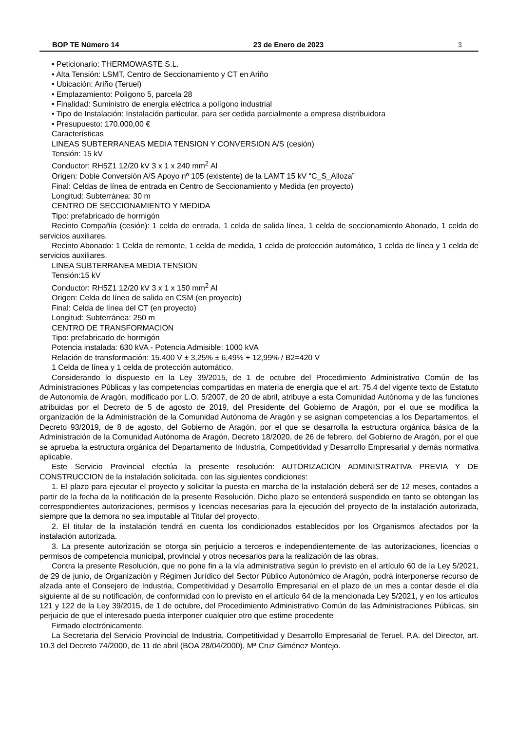BOP TE Número 14 23 de Enero de 2023 3
• Peticionario: THERMOWASTE S.L.
• Alta Tensión: LSMT, Centro de Seccionamiento y CT en Ariño
• Ubicación: Ariño (Teruel)
• Emplazamiento: Poligono 5, parcela 28
• Finalidad: Suministro de energía eléctrica a polígono industrial
• Tipo de Instalación: Instalación particular, para ser cedida parcialmente a empresa distribuidora
• Presupuesto: 170.000,00 €
Características
LINEAS SUBTERRANEAS MEDIA TENSION Y CONVERSION A/S (cesión)
Tensión: 15 kV
Conductor: RH5Z1 12/20 kV 3 x 1 x 240 mm<sup>2</sup> Al
Origen: Doble Conversión A/S Apoyo nº 105 (existente) de la LAMT 15 kV “C_S_Alloza”
Final: Celdas de línea de entrada en Centro de Seccionamiento y Medida (en proyecto)
Longitud: Subterránea: 30 m
CENTRO DE SECCIONAMIENTO Y MEDIDA
Tipo: prefabricado de hormigón
Recinto Compañía (cesión): 1 celda de entrada, 1 celda de salida línea, 1 celda de seccionamiento Abonado, 1 celda de servicios auxiliares.
Recinto Abonado: 1 Celda de remonte, 1 celda de medida, 1 celda de protección automático, 1 celda de línea y 1 celda de servicios auxiliares.
LINEA SUBTERRANEA MEDIA TENSION
Tensión:15 kV
Conductor: RH5Z1 12/20 kV 3 x 1 x 150 mm<sup>2</sup> Al
Origen: Celda de línea de salida en CSM (en proyecto)
Final: Celda de línea del CT (en proyecto)
Longitud: Subterránea: 250 m
CENTRO DE TRANSFORMACION
Tipo: prefabricado de hormigón
Potencia instalada: 630 kVA - Potencia Admisible: 1000 kVA
Relación de transformación: 15.400 V ± 3,25% ± 6,49% + 12,99% / B2=420 V
1 Celda de línea y 1 celda de protección automático.
Considerando lo dispuesto en la Ley 39/2015, de 1 de octubre del Procedimiento Administrativo Común de las Administraciones Públicas y las competencias compartidas en materia de energía que el art. 75.4 del vigente texto de Estatuto de Autonomía de Aragón, modificado por L.O. 5/2007, de 20 de abril, atribuye a esta Comunidad Autónoma y de las funciones atribuidas por el Decreto de 5 de agosto de 2019, del Presidente del Gobierno de Aragón, por el que se modifica la organización de la Administración de la Comunidad Autónoma de Aragón y se asignan competencias a los Departamentos, el Decreto 93/2019, de 8 de agosto, del Gobierno de Aragón, por el que se desarrolla la estructura orgánica básica de la Administración de la Comunidad Autónoma de Aragón, Decreto 18/2020, de 26 de febrero, del Gobierno de Aragón, por el que se aprueba la estructura orgánica del Departamento de Industria, Competitividad y Desarrollo Empresarial y demás normativa aplicable.
Este Servicio Provincial efectúa la presente resolución: AUTORIZACION ADMINISTRATIVA PREVIA Y DE CONSTRUCCION de la instalación solicitada, con las siguientes condiciones:
1. El plazo para ejecutar el proyecto y solicitar la puesta en marcha de la instalación deberá ser de 12 meses, contados a partir de la fecha de la notificación de la presente Resolución. Dicho plazo se entenderá suspendido en tanto se obtengan las correspondientes autorizaciones, permisos y licencias necesarias para la ejecución del proyecto de la instalación autorizada, siempre que la demora no sea imputable al Titular del proyecto.
2. El titular de la instalación tendrá en cuenta los condicionados establecidos por los Organismos afectados por la instalación autorizada.
3. La presente autorización se otorga sin perjuicio a terceros e independientemente de las autorizaciones, licencias o permisos de competencia municipal, provincial y otros necesarios para la realización de las obras.
Contra la presente Resolución, que no pone fin a la vía administrativa según lo previsto en el artículo 60 de la Ley 5/2021, de 29 de junio, de Organización y Régimen Jurídico del Sector Público Autonómico de Aragón, podrá interponerse recurso de alzada ante el Consejero de Industria, Competitividad y Desarrollo Empresarial en el plazo de un mes a contar desde el día siguiente al de su notificación, de conformidad con lo previsto en el artículo 64 de la mencionada Ley 5/2021, y en los artículos 121 y 122 de la Ley 39/2015, de 1 de octubre, del Procedimiento Administrativo Común de las Administraciones Públicas, sin perjuicio de que el interesado pueda interponer cualquier otro que estime procedente
Firmado electrónicamente.
La Secretaria del Servicio Provincial de Industria, Competitividad y Desarrollo Empresarial de Teruel. P.A. del Director, art. 10.3 del Decreto 74/2000, de 11 de abril (BOA 28/04/2000), Mª Cruz Giménez Montejo.